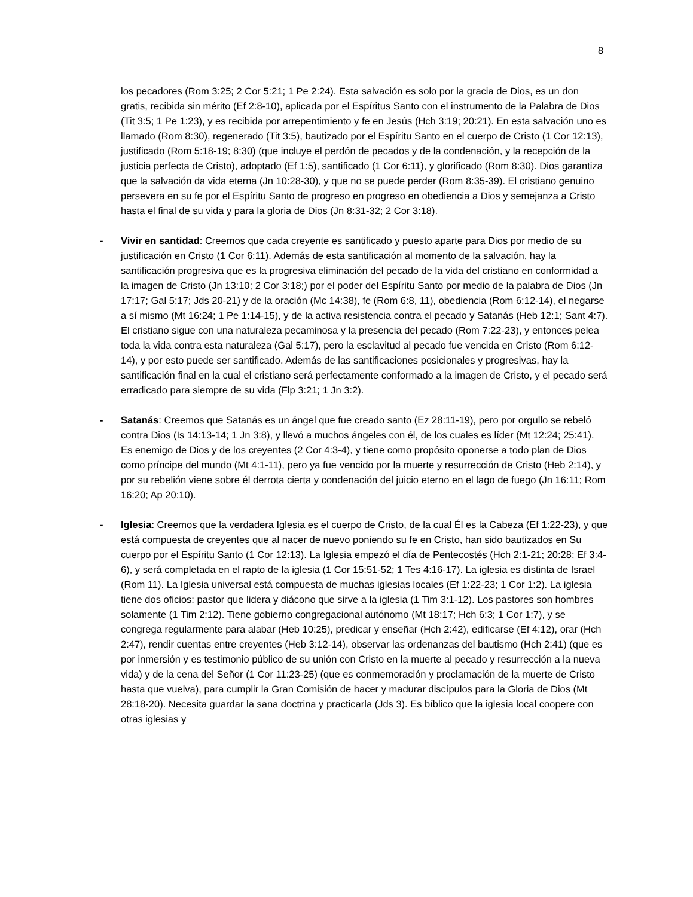8
los pecadores (Rom 3:25; 2 Cor 5:21; 1 Pe 2:24). Esta salvación es solo por la gracia de Dios, es un don gratis, recibida sin mérito (Ef 2:8-10), aplicada por el Espíritus Santo con el instrumento de la Palabra de Dios (Tit 3:5; 1 Pe 1:23), y es recibida por arrepentimiento y fe en Jesús (Hch 3:19; 20:21). En esta salvación uno es llamado (Rom 8:30), regenerado (Tit 3:5), bautizado por el Espíritu Santo en el cuerpo de Cristo (1 Cor 12:13), justificado (Rom 5:18-19; 8:30) (que incluye el perdón de pecados y de la condenación, y la recepción de la justicia perfecta de Cristo), adoptado (Ef 1:5), santificado (1 Cor 6:11), y glorificado (Rom 8:30). Dios garantiza que la salvación da vida eterna (Jn 10:28-30), y que no se puede perder (Rom 8:35-39). El cristiano genuino persevera en su fe por el Espíritu Santo de progreso en progreso en obediencia a Dios y semejanza a Cristo hasta el final de su vida y para la gloria de Dios (Jn 8:31-32; 2 Cor 3:18).
- Vivir en santidad: Creemos que cada creyente es santificado y puesto aparte para Dios por medio de su justificación en Cristo (1 Cor 6:11). Además de esta santificación al momento de la salvación, hay la santificación progresiva que es la progresiva eliminación del pecado de la vida del cristiano en conformidad a la imagen de Cristo (Jn 13:10; 2 Cor 3:18;) por el poder del Espíritu Santo por medio de la palabra de Dios (Jn 17:17; Gal 5:17; Jds 20-21) y de la oración (Mc 14:38), fe (Rom 6:8, 11), obediencia (Rom 6:12-14), el negarse a sí mismo (Mt 16:24; 1 Pe 1:14-15), y de la activa resistencia contra el pecado y Satanás (Heb 12:1; Sant 4:7). El cristiano sigue con una naturaleza pecaminosa y la presencia del pecado (Rom 7:22-23), y entonces pelea toda la vida contra esta naturaleza (Gal 5:17), pero la esclavitud al pecado fue vencida en Cristo (Rom 6:12-14), y por esto puede ser santificado. Además de las santificaciones posicionales y progresivas, hay la santificación final en la cual el cristiano será perfectamente conformado a la imagen de Cristo, y el pecado será erradicado para siempre de su vida (Flp 3:21; 1 Jn 3:2).
- Satanás: Creemos que Satanás es un ángel que fue creado santo (Ez 28:11-19), pero por orgullo se rebeló contra Dios (Is 14:13-14; 1 Jn 3:8), y llevó a muchos ángeles con él, de los cuales es líder (Mt 12:24; 25:41). Es enemigo de Dios y de los creyentes (2 Cor 4:3-4), y tiene como propósito oponerse a todo plan de Dios como príncipe del mundo (Mt 4:1-11), pero ya fue vencido por la muerte y resurrección de Cristo (Heb 2:14), y por su rebelión viene sobre él derrota cierta y condenación del juicio eterno en el lago de fuego (Jn 16:11; Rom 16:20; Ap 20:10).
- Iglesia: Creemos que la verdadera Iglesia es el cuerpo de Cristo, de la cual Él es la Cabeza (Ef 1:22-23), y que está compuesta de creyentes que al nacer de nuevo poniendo su fe en Cristo, han sido bautizados en Su cuerpo por el Espíritu Santo (1 Cor 12:13). La Iglesia empezó el día de Pentecostés (Hch 2:1-21; 20:28; Ef 3:4-6), y será completada en el rapto de la iglesia (1 Cor 15:51-52; 1 Tes 4:16-17). La iglesia es distinta de Israel (Rom 11). La Iglesia universal está compuesta de muchas iglesias locales (Ef 1:22-23; 1 Cor 1:2). La iglesia tiene dos oficios: pastor que lidera y diácono que sirve a la iglesia (1 Tim 3:1-12). Los pastores son hombres solamente (1 Tim 2:12). Tiene gobierno congregacional autónomo (Mt 18:17; Hch 6:3; 1 Cor 1:7), y se congrega regularmente para alabar (Heb 10:25), predicar y enseñar (Hch 2:42), edificarse (Ef 4:12), orar (Hch 2:47), rendir cuentas entre creyentes (Heb 3:12-14), observar las ordenanzas del bautismo (Hch 2:41) (que es por inmersión y es testimonio público de su unión con Cristo en la muerte al pecado y resurrección a la nueva vida) y de la cena del Señor (1 Cor 11:23-25) (que es conmemoración y proclamación de la muerte de Cristo hasta que vuelva), para cumplir la Gran Comisión de hacer y madurar discípulos para la Gloria de Dios (Mt 28:18-20). Necesita guardar la sana doctrina y practicarla (Jds 3). Es bíblico que la iglesia local coopere con otras iglesias y